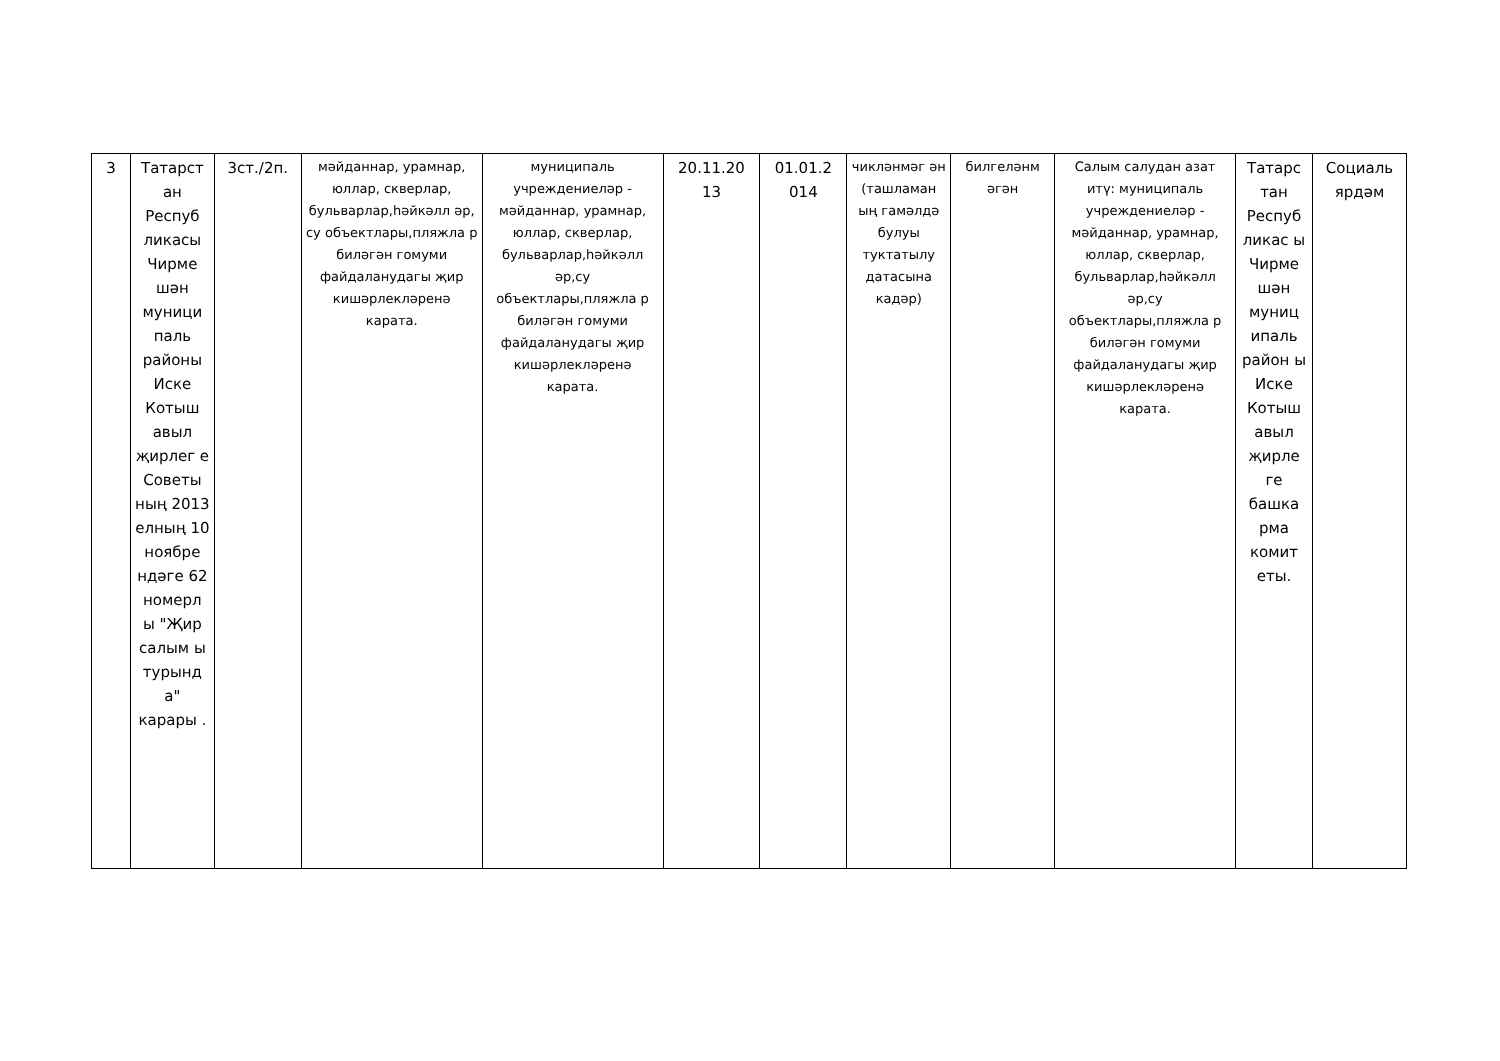| 3 | Татарст ан Респуб ликасы Чирме шән муници паль районы Иске Котыш авыл җирлег е Советы ның 2013 елның 10 ноябре ндәге 62 номерл ы "Җир салым ы турынд а" карары . | 3ст./2п. | мәйданнар, урамнар, юллар, скверлар, бульварлар,һәйкәлл әр, су объектлары,пляжла р биләгән гомуми файдаланудагы җир кишәрлекләренә карата. | муниципаль учреждениеләр - мәйданнар, урамнар, юллар, скверлар, бульварлар,һәйкәлл әр,су объектлары,пляжла р биләгән гомуми файдаланудагы җир кишәрлекләренә карата. | 20.11.20 13 | 01.01.2 014 | чикләнмәг ән (ташламан ың гамәлдә булуы туктатылу датасына кадәр) | билгеләнм әгән | Салым салудан азат итү: муниципаль учреждениеләр - мәйданнар, урамнар, юллар, скверлар, бульварлар,һәйкәлл әр,су объектлары,пляжла р биләгән гомуми файдаланудагы җир кишәрлекләренә карата. | Татарс тан Респуб ликас ы Чирме шән муниц ипаль район ы Иске Котыш авыл җирле ге башка рма комит еты. | Социаль ярдәм |